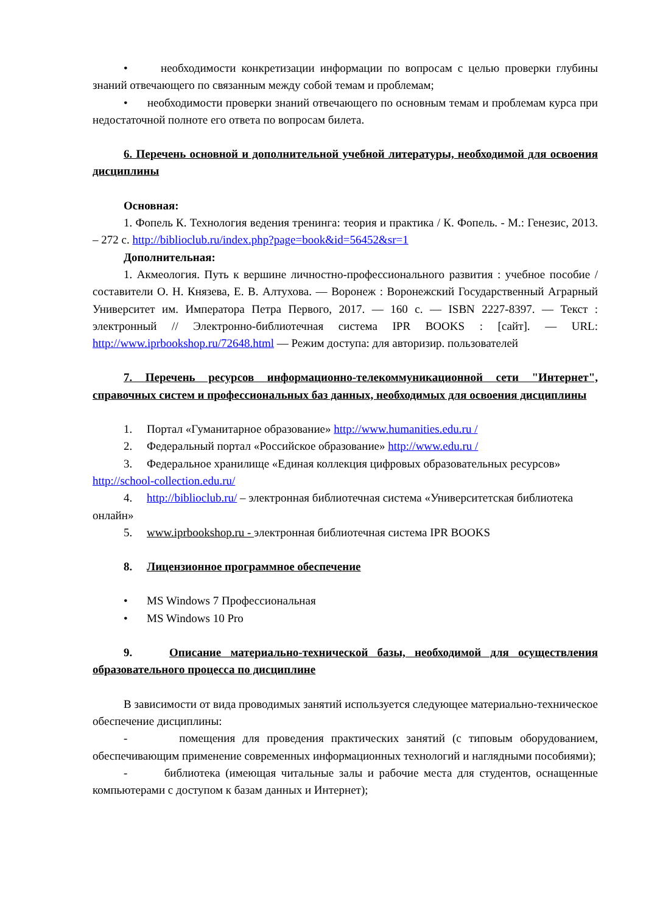• необходимости конкретизации информации по вопросам с целью проверки глубины знаний отвечающего по связанным между собой темам и проблемам;
• необходимости проверки знаний отвечающего по основным темам и проблемам курса при недостаточной полноте его ответа по вопросам билета.
6. Перечень основной и дополнительной учебной литературы, необходимой для освоения дисциплины
Основная:
1. Фопель К. Технология ведения тренинга: теория и практика / К. Фопель. - М.: Генезис, 2013. – 272 с. http://biblioclub.ru/index.php?page=book&id=56452&sr=1
Дополнительная:
1. Акмеология. Путь к вершине личностно-профессионального развития : учебное пособие / составители О. Н. Князева, Е. В. Алтухова. — Воронеж : Воронежский Государственный Аграрный Университет им. Императора Петра Первого, 2017. — 160 с. — ISBN 2227-8397. — Текст : электронный // Электронно-библиотечная система IPR BOOKS : [сайт]. — URL: http://www.iprbookshop.ru/72648.html — Режим доступа: для авторизир. пользователей
7. Перечень ресурсов информационно-телекоммуникационной сети "Интернет", справочных систем и профессиональных баз данных, необходимых для освоения дисциплины
1. Портал «Гуманитарное образование» http://www.humanities.edu.ru /
2. Федеральный портал «Российское образование» http://www.edu.ru /
3. Федеральное хранилище «Единая коллекция цифровых образовательных ресурсов» http://school-collection.edu.ru/
4. http://biblioclub.ru/ – электронная библиотечная система «Университетская библиотека онлайн»
5. www.iprbookshop.ru - электронная библиотечная система IPR BOOKS
8. Лицензионное программное обеспечение
• MS Windows 7 Профессиональная
• MS Windows 10 Pro
9. Описание материально-технической базы, необходимой для осуществления образовательного процесса по дисциплине
В зависимости от вида проводимых занятий используется следующее материально-техническое обеспечение дисциплины:
- помещения для проведения практических занятий (с типовым оборудованием, обеспечивающим применение современных информационных технологий и наглядными пособиями);
- библиотека (имеющая читальные залы и рабочие места для студентов, оснащенные компьютерами с доступом к базам данных и Интернет);